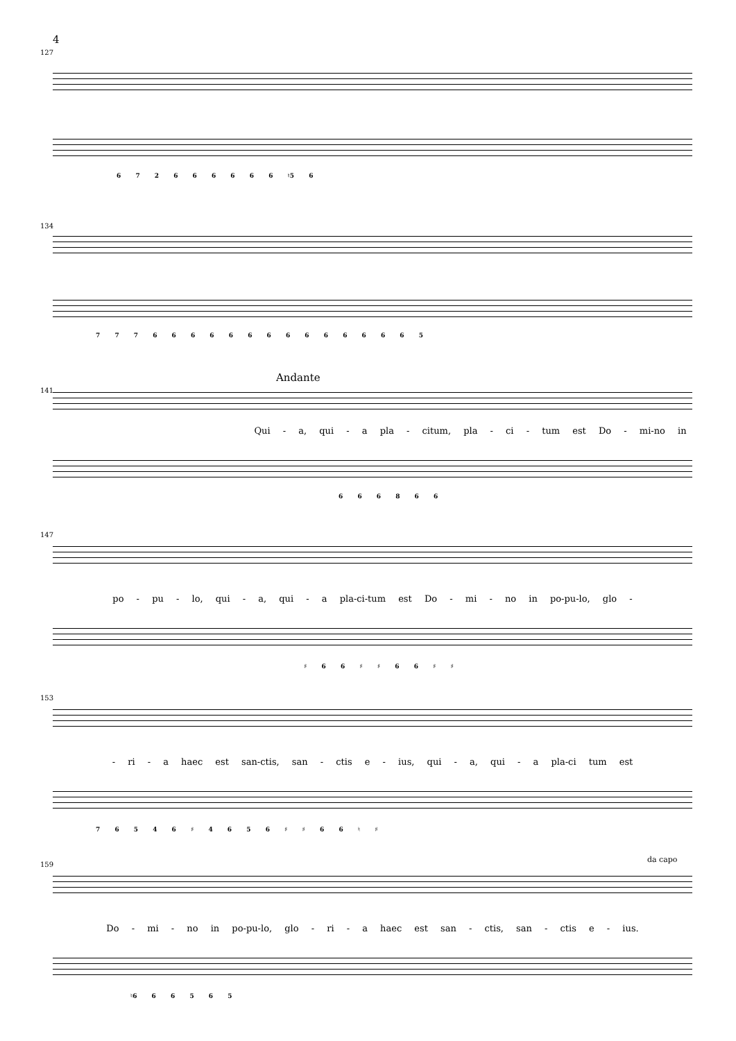4
127
6 7 2 6 6 6 6 6 6 ♮5 6
134
7 7 7 6 6 6 6 6 6 6 6 6 6 6 6 6 6 5
Andante
141
Qui - a, qui - a pla - citum, pla - ci - tum est Do - mi-no in
6 6 6 8 6 6
147
po - pu - lo, qui - a, qui - a pla-ci-tum est Do - mi - no in po-pu-lo, glo -
♯ 6 6 ♯ ♯ 6 6 ♯ ♯
153
- ri - a haec est san-ctis, san - ctis e - ius, qui - a, qui - a pla-ci tum est
7 6 5 4 6 ♯ 4 6 5 6 ♯ ♯ 6 6 ♮ ♯
159
da capo
Do - mi - no in po-pu-lo, glo - ri - a haec est san - ctis, san - ctis e - ius.
♮6 6 6 5 6 5